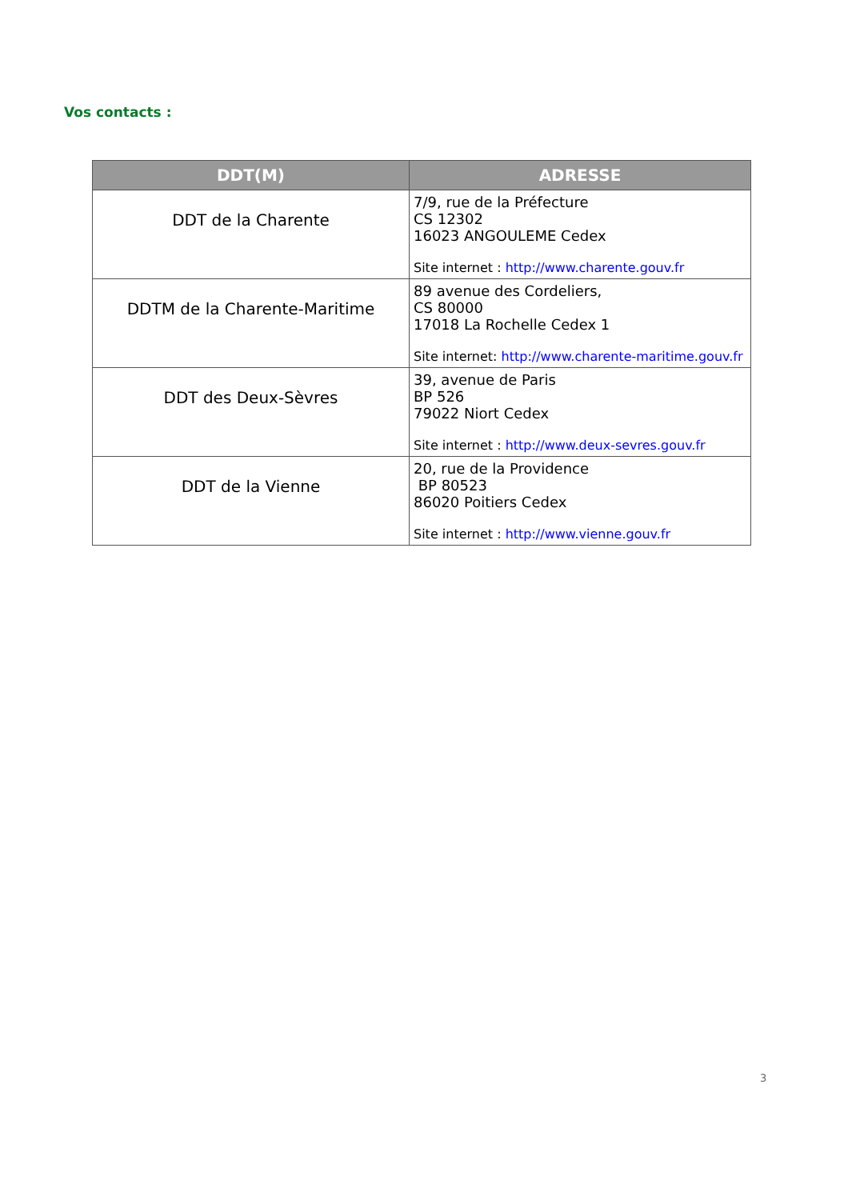Vos contacts :
| DDT(M) | ADRESSE |
| --- | --- |
| DDT de la Charente | 7/9, rue de la Préfecture CS 12302 16023 ANGOULEME Cedex Site internet : http://www.charente.gouv.fr |
| DDTM de la Charente-Maritime | 89 avenue des Cordeliers, CS 80000 17018 La Rochelle Cedex 1 Site internet: http://www.charente-maritime.gouv.fr |
| DDT des Deux-Sèvres | 39, avenue de Paris BP 526 79022 Niort Cedex Site internet : http://www.deux-sevres.gouv.fr |
| DDT de la Vienne | 20, rue de la Providence BP 80523 86020 Poitiers Cedex Site internet : http://www.vienne.gouv.fr |
3